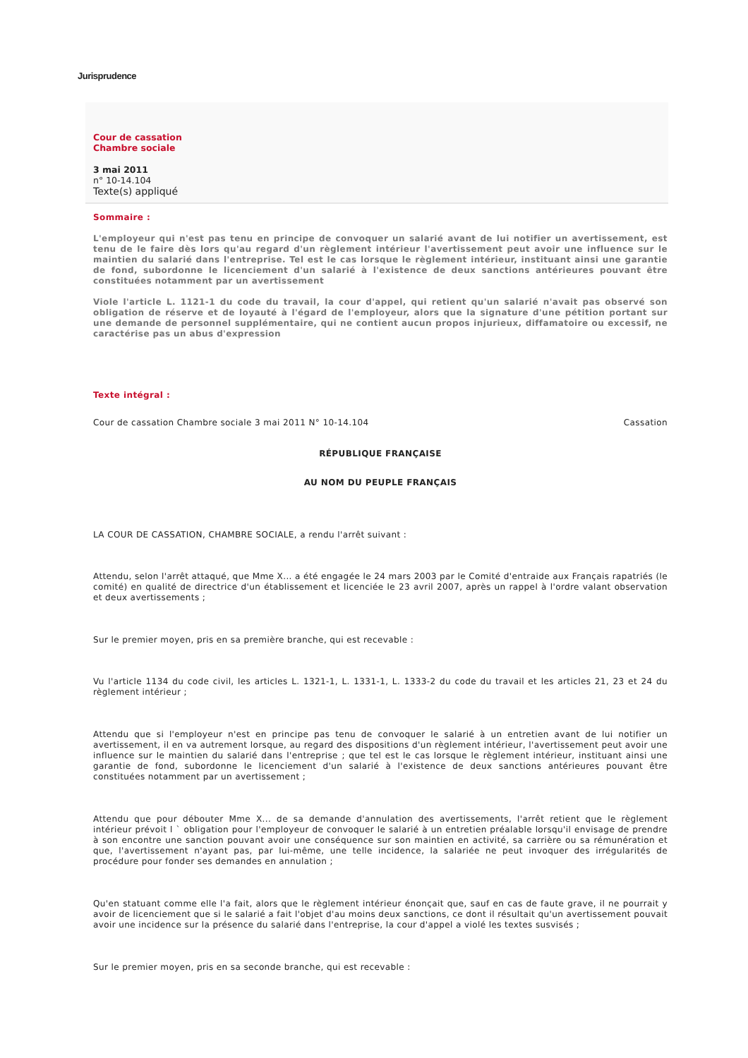Jurisprudence
Cour de cassation
Chambre sociale
3 mai 2011
n° 10-14.104
Texte(s) appliqué
Sommaire :
L'employeur qui n'est pas tenu en principe de convoquer un salarié avant de lui notifier un avertissement, est tenu de le faire dès lors qu'au regard d'un règlement intérieur l'avertissement peut avoir une influence sur le maintien du salarié dans l'entreprise. Tel est le cas lorsque le règlement intérieur, instituant ainsi une garantie de fond, subordonne le licenciement d'un salarié à l'existence de deux sanctions antérieures pouvant être constituées notamment par un avertissement
Viole l'article L. 1121-1 du code du travail, la cour d'appel, qui retient qu'un salarié n'avait pas observé son obligation de réserve et de loyauté à l'égard de l'employeur, alors que la signature d'une pétition portant sur une demande de personnel supplémentaire, qui ne contient aucun propos injurieux, diffamatoire ou excessif, ne caractérise pas un abus d'expression
Texte intégral :
Cour de cassation Chambre sociale 3 mai 2011 N° 10-14.104 Cassation
RÉPUBLIQUE FRANÇAISE
AU NOM DU PEUPLE FRANÇAIS
LA COUR DE CASSATION, CHAMBRE SOCIALE, a rendu l'arrêt suivant :
Attendu, selon l'arrêt attaqué, que Mme X... a été engagée le 24 mars 2003 par le Comité d'entraide aux Français rapatriés (le comité) en qualité de directrice d'un établissement et licenciée le 23 avril 2007, après un rappel à l'ordre valant observation et deux avertissements ;
Sur le premier moyen, pris en sa première branche, qui est recevable :
Vu l'article 1134 du code civil, les articles L. 1321-1, L. 1331-1, L. 1333-2 du code du travail et les articles 21, 23 et 24 du règlement intérieur ;
Attendu que si l'employeur n'est en principe pas tenu de convoquer le salarié à un entretien avant de lui notifier un avertissement, il en va autrement lorsque, au regard des dispositions d'un règlement intérieur, l'avertissement peut avoir une influence sur le maintien du salarié dans l'entreprise ; que tel est le cas lorsque le règlement intérieur, instituant ainsi une garantie de fond, subordonne le licenciement d'un salarié à l'existence de deux sanctions antérieures pouvant être constituées notamment par un avertissement ;
Attendu que pour débouter Mme X... de sa demande d'annulation des avertissements, l'arrêt retient que le règlement intérieur prévoit l ` obligation pour l'employeur de convoquer le salarié à un entretien préalable lorsqu'il envisage de prendre à son encontre une sanction pouvant avoir une conséquence sur son maintien en activité, sa carrière ou sa rémunération et que, l'avertissement n'ayant pas, par lui-même, une telle incidence, la salariée ne peut invoquer des irrégularités de procédure pour fonder ses demandes en annulation ;
Qu'en statuant comme elle l'a fait, alors que le règlement intérieur énonçait que, sauf en cas de faute grave, il ne pourrait y avoir de licenciement que si le salarié a fait l'objet d'au moins deux sanctions, ce dont il résultait qu'un avertissement pouvait avoir une incidence sur la présence du salarié dans l'entreprise, la cour d'appel a violé les textes susvisés ;
Sur le premier moyen, pris en sa seconde branche, qui est recevable :